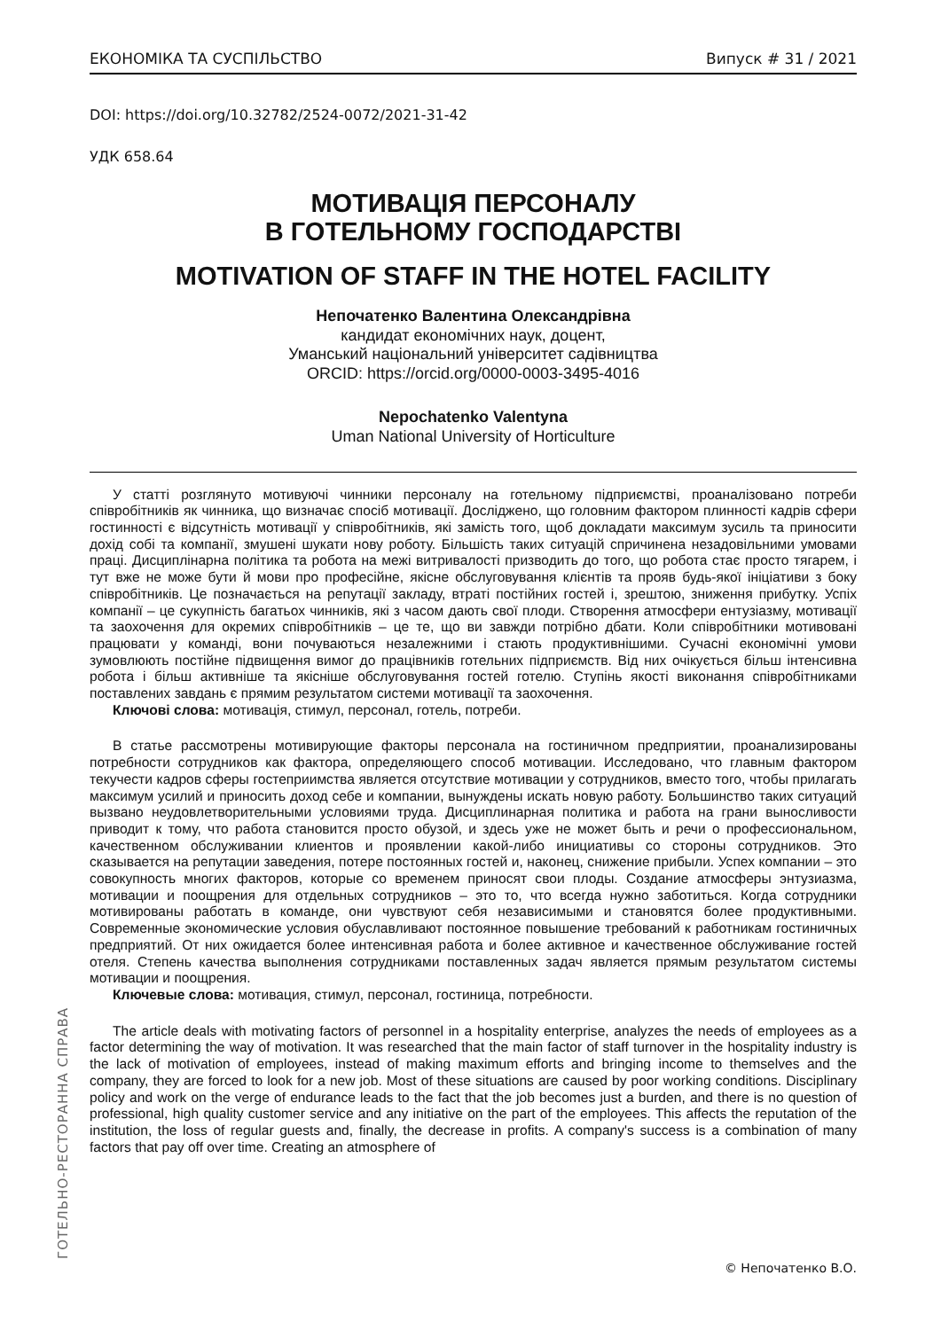ЕКОНОМІКА ТА СУСПІЛЬСТВО Випуск # 31 / 2021
DOI: https://doi.org/10.32782/2524-0072/2021-31-42
УДК 658.64
МОТИВАЦІЯ ПЕРСОНАЛУ
В ГОТЕЛЬНОМУ ГОСПОДАРСТВІ
MOTIVATION OF STAFF IN THE HOTEL FACILITY
Непочатенко Валентина Олександрівна
кандидат економічних наук, доцент,
Уманський національний університет садівництва
ORCID: https://orcid.org/0000-0003-3495-4016
Nepochatenko Valentyna
Uman National University of Horticulture
У статті розглянуто мотивуючі чинники персоналу на готельному підприємстві, проаналізовано потреби співробітників як чинника, що визначає спосіб мотивації. Досліджено, що головним фактором плинності кадрів сфери гостинності є відсутність мотивації у співробітників, які замість того, щоб докладати максимум зусиль та приносити дохід собі та компанії, змушені шукати нову роботу. Більшість таких ситуацій спричинена незадовільними умовами праці. Дисциплінарна політика та робота на межі витривалості призводить до того, що робота стає просто тягарем, і тут вже не може бути й мови про професійне, якісне обслуговування клієнтів та прояв будь-якої ініціативи з боку співробітників. Це позначається на репутації закладу, втраті постійних гостей і, зрештою, зниження прибутку. Успіх компанії – це сукупність багатьох чинників, які з часом дають свої плоди. Створення атмосфери ентузіазму, мотивації та заохочення для окремих співробітників – це те, що ви завжди потрібно дбати. Коли співробітники мотивовані працювати у команді, вони почуваються незалежними і стають продуктивнішими. Сучасні економічні умови зумовлюють постійне підвищення вимог до працівників готельних підприємств. Від них очікується більш інтенсивна робота і більш активніше та якісніше обслуговування гостей готелю. Ступінь якості виконання співробітниками поставлених завдань є прямим результатом системи мотивації та заохочення.
Ключові слова: мотивація, стимул, персонал, готель, потреби.
В статье рассмотрены мотивирующие факторы персонала на гостиничном предприятии, проанализированы потребности сотрудников как фактора, определяющего способ мотивации. Исследовано, что главным фактором текучести кадров сферы гостеприимства является отсутствие мотивации у сотрудников, вместо того, чтобы прилагать максимум усилий и приносить доход себе и компании, вынуждены искать новую работу. Большинство таких ситуаций вызвано неудовлетворительными условиями труда. Дисциплинарная политика и работа на грани выносливости приводит к тому, что работа становится просто обузой, и здесь уже не может быть и речи о профессиональном, качественном обслуживании клиентов и проявлении какой-либо инициативы со стороны сотрудников. Это сказывается на репутации заведения, потере постоянных гостей и, наконец, снижение прибыли. Успех компании – это совокупность многих факторов, которые со временем приносят свои плоды. Создание атмосферы энтузиазма, мотивации и поощрения для отдельных сотрудников – это то, что всегда нужно заботиться. Когда сотрудники мотивированы работать в команде, они чувствуют себя независимыми и становятся более продуктивными. Современные экономические условия обуславливают постоянное повышение требований к работникам гостиничных предприятий. От них ожидается более интенсивная работа и более активное и качественное обслуживание гостей отеля. Степень качества выполнения сотрудниками поставленных задач является прямым результатом системы мотивации и поощрения.
Ключевые слова: мотивация, стимул, персонал, гостиница, потребности.
The article deals with motivating factors of personnel in a hospitality enterprise, analyzes the needs of employees as a factor determining the way of motivation. It was researched that the main factor of staff turnover in the hospitality industry is the lack of motivation of employees, instead of making maximum efforts and bringing income to themselves and the company, they are forced to look for a new job. Most of these situations are caused by poor working conditions. Disciplinary policy and work on the verge of endurance leads to the fact that the job becomes just a burden, and there is no question of professional, high quality customer service and any initiative on the part of the employees. This affects the reputation of the institution, the loss of regular guests and, finally, the decrease in profits. A company's success is a combination of many factors that pay off over time. Creating an atmosphere of
ГОТЕЛЬНО-РЕСТОРАННА СПРАВА
© Непочатенко В.О.